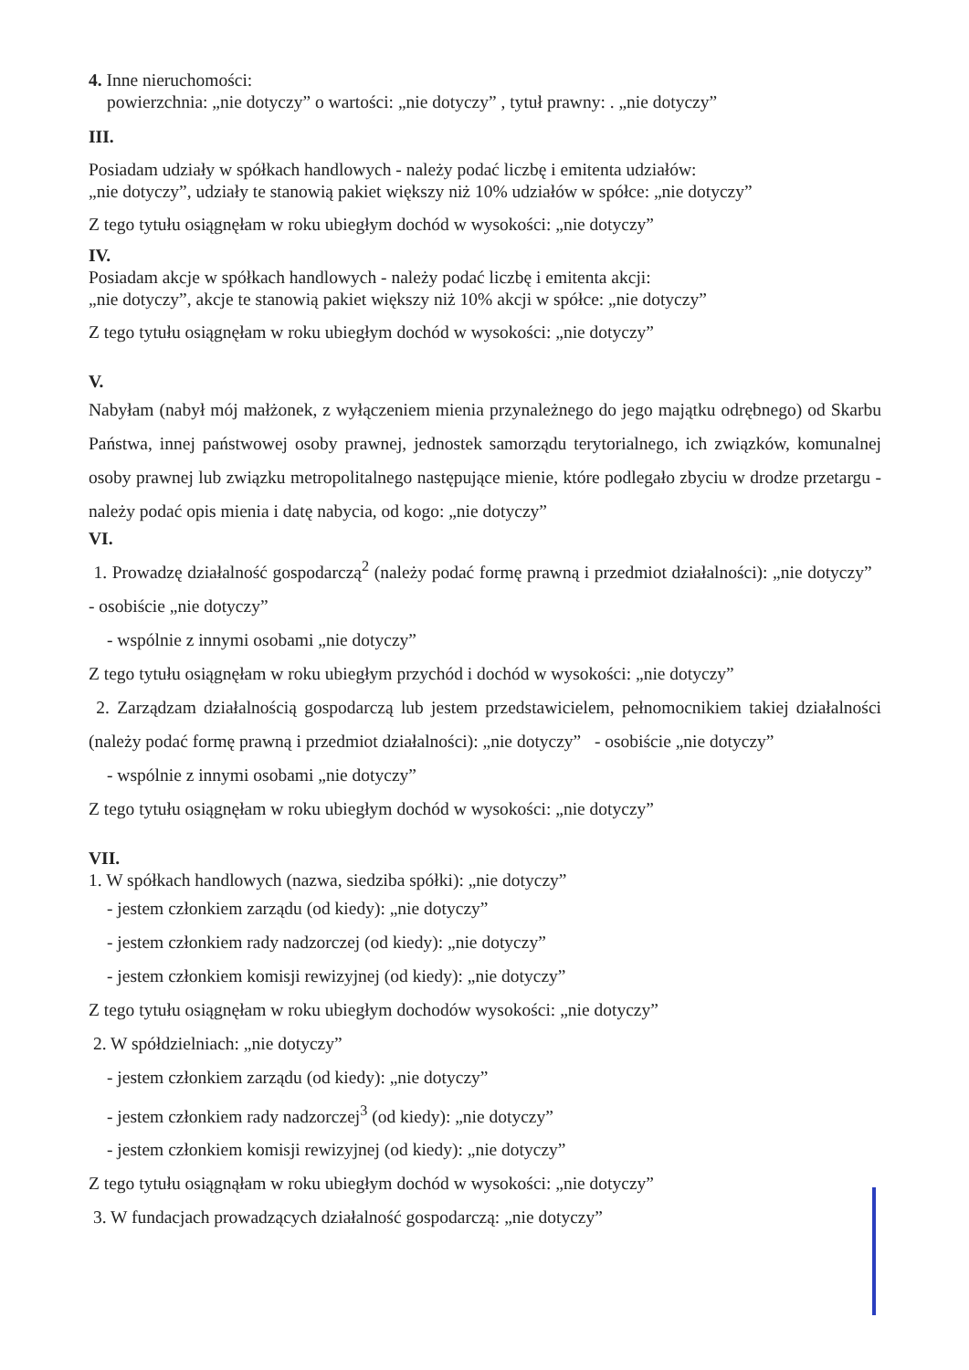4. Inne nieruchomości:
powierzchnia: „nie dotyczy” o wartości: „nie dotyczy” , tytuł prawny: . „nie dotyczy”
III.
Posiadam udziały w spółkach handlowych - należy podać liczbę i emitenta udziałów:
„nie dotyczy”, udziały te stanowią pakiet większy niż 10% udziałów w spółce: „nie dotyczy”
Z tego tytułu osiągnęłam w roku ubiegłym dochód w wysokości: „nie dotyczy”
IV.
Posiadam akcje w spółkach handlowych - należy podać liczbę i emitenta akcji:
„nie dotyczy”, akcje te stanowią pakiet większy niż 10% akcji w spółce: „nie dotyczy”
Z tego tytułu osiągnęłam w roku ubiegłym dochód w wysokości: „nie dotyczy”
V.
Nabyłam (nabył mój małżonek, z wyłączeniem mienia przynależnego do jego majątku odrębnego) od Skarbu Państwa, innej państwowej osoby prawnej, jednostek samorządu terytorialnego, ich związków, komunalnej osoby prawnej lub związku metropolitalnego następujące mienie, które podlegało zbyciu w drodze przetargu - należy podać opis mienia i datę nabycia, od kogo: „nie dotyczy”
VI.
1. Prowadzę działalność gospodarczą<sup>2</sup> (należy podać formę prawną i przedmiot działalności): „nie dotyczy” - osobiście „nie dotyczy”
- wspólnie z innymi osobami „nie dotyczy”
Z tego tytułu osiągnęłam w roku ubiegłym przychód i dochód w wysokości: „nie dotyczy”
2. Zarządzam działalnością gospodarczą lub jestem przedstawicielem, pełnomocnikiem takiej działalności (należy podać formę prawną i przedmiot działalności): „nie dotyczy” - osobiście „nie dotyczy”
- wspólnie z innymi osobami „nie dotyczy”
Z tego tytułu osiągnęłam w roku ubiegłym dochód w wysokości: „nie dotyczy”
VII.
1. W spółkach handlowych (nazwa, siedziba spółki): „nie dotyczy”
- jestem członkiem zarządu (od kiedy): „nie dotyczy”
- jestem członkiem rady nadzorczej (od kiedy): „nie dotyczy”
- jestem członkiem komisji rewizyjnej (od kiedy): „nie dotyczy”
Z tego tytułu osiągnęłam w roku ubiegłym dochodów wysokości: „nie dotyczy”
2. W spółdzielniach: „nie dotyczy”
- jestem członkiem zarządu (od kiedy): „nie dotyczy”
- jestem członkiem rady nadzorczej<sup>3</sup> (od kiedy): „nie dotyczy”
- jestem członkiem komisji rewizyjnej (od kiedy): „nie dotyczy”
Z tego tytułu osiągnąłam w roku ubiegłym dochód w wysokości: „nie dotyczy”
3. W fundacjach prowadzących działalność gospodarczą: „nie dotyczy”